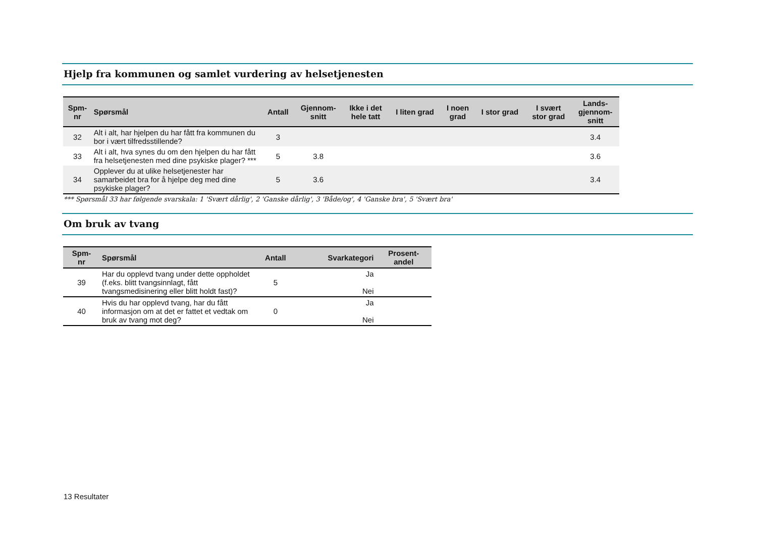Hjelp fra kommunen og samlet vurdering av helsetjenesten
| Spm- nr | Spørsmål | Antall | Gjennom- snitt | Ikke i det hele tatt | I liten grad | I noen grad | I stor grad | I svært stor grad | Lands- gjennom- snitt |
| --- | --- | --- | --- | --- | --- | --- | --- | --- | --- |
| 32 | Alt i alt, har hjelpen du har fått fra kommunen du bor i vært tilfredsstillende? | 3 | | | | | | | 3.4 |
| 33 | Alt i alt, hva synes du om den hjelpen du har fått fra helsetjenesten med dine psykiske plager? *** | 5 | 3.8 | | | | | | 3.6 |
| 34 | Opplever du at ulike helsetjenester har samarbeidet bra for å hjelpe deg med dine psykiske plager? | 5 | 3.6 | | | | | | 3.4 |
*** Spørsmål 33 har følgende svarskala: 1 'Svært dårlig', 2 'Ganske dårlig', 3 'Både/og', 4 'Ganske bra', 5 'Svært bra'
Om bruk av tvang
| Spm- nr | Spørsmål | Antall | Svarkategori | Prosent- andel |
| --- | --- | --- | --- | --- |
| 39 | Har du opplevd tvang under dette oppholdet (f.eks. blitt tvangsinnlagt, fått tvangsmedisinering eller blitt holdt fast)? | 5 | Ja Nei | |
| 40 | Hvis du har opplevd tvang, har du fått informasjon om at det er fattet et vedtak om bruk av tvang mot deg? | 0 | Ja Nei | |
13 Resultater